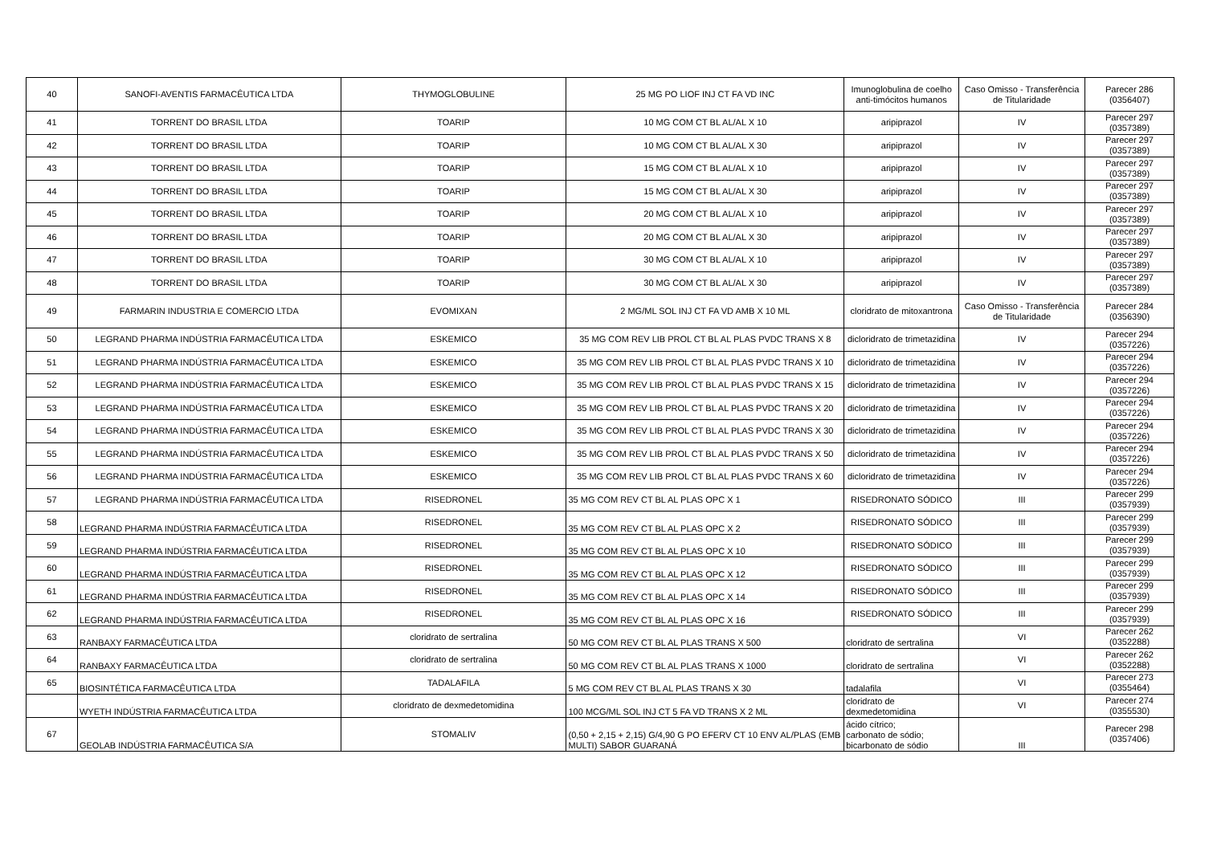| 40 | SANOFI-AVENTIS FARMACÊUTICA LTDA | THYMOGLOBULINE | 25 MG PO LIOF INJ CT FA VD INC | Imunoglobulina de coelho anti-timócitos humanos | Caso Omisso - Transferência de Titularidade | Parecer 286 (0356407) |
| 41 | TORRENT DO BRASIL LTDA | TOARIP | 10 MG COM CT BL AL/AL X 10 | aripiprazol | IV | Parecer 297 (0357389) |
| 42 | TORRENT DO BRASIL LTDA | TOARIP | 10 MG COM CT BL AL/AL X 30 | aripiprazol | IV | Parecer 297 (0357389) |
| 43 | TORRENT DO BRASIL LTDA | TOARIP | 15 MG COM CT BL AL/AL X 10 | aripiprazol | IV | Parecer 297 (0357389) |
| 44 | TORRENT DO BRASIL LTDA | TOARIP | 15 MG COM CT BL AL/AL X 30 | aripiprazol | IV | Parecer 297 (0357389) |
| 45 | TORRENT DO BRASIL LTDA | TOARIP | 20 MG COM CT BL AL/AL X 10 | aripiprazol | IV | Parecer 297 (0357389) |
| 46 | TORRENT DO BRASIL LTDA | TOARIP | 20 MG COM CT BL AL/AL X 30 | aripiprazol | IV | Parecer 297 (0357389) |
| 47 | TORRENT DO BRASIL LTDA | TOARIP | 30 MG COM CT BL AL/AL X 10 | aripiprazol | IV | Parecer 297 (0357389) |
| 48 | TORRENT DO BRASIL LTDA | TOARIP | 30 MG COM CT BL AL/AL X 30 | aripiprazol | IV | Parecer 297 (0357389) |
| 49 | FARMARIN INDUSTRIA E COMERCIO LTDA | EVOMIXAN | 2 MG/ML SOL INJ CT FA VD AMB X 10 ML | cloridrato de mitoxantrona | Caso Omisso - Transferência de Titularidade | Parecer 284 (0356390) |
| 50 | LEGRAND PHARMA INDÚSTRIA FARMACÊUTICA LTDA | ESKEMICO | 35 MG COM REV LIB PROL CT BL AL PLAS PVDC TRANS X 8 | dicloridrato de trimetazidina | IV | Parecer 294 (0357226) |
| 51 | LEGRAND PHARMA INDÚSTRIA FARMACÊUTICA LTDA | ESKEMICO | 35 MG COM REV LIB PROL CT BL AL PLAS PVDC TRANS X 10 | dicloridrato de trimetazidina | IV | Parecer 294 (0357226) |
| 52 | LEGRAND PHARMA INDÚSTRIA FARMACÊUTICA LTDA | ESKEMICO | 35 MG COM REV LIB PROL CT BL AL PLAS PVDC TRANS X 15 | dicloridrato de trimetazidina | IV | Parecer 294 (0357226) |
| 53 | LEGRAND PHARMA INDÚSTRIA FARMACÊUTICA LTDA | ESKEMICO | 35 MG COM REV LIB PROL CT BL AL PLAS PVDC TRANS X 20 | dicloridrato de trimetazidina | IV | Parecer 294 (0357226) |
| 54 | LEGRAND PHARMA INDÚSTRIA FARMACÊUTICA LTDA | ESKEMICO | 35 MG COM REV LIB PROL CT BL AL PLAS PVDC TRANS X 30 | dicloridrato de trimetazidina | IV | Parecer 294 (0357226) |
| 55 | LEGRAND PHARMA INDÚSTRIA FARMACÊUTICA LTDA | ESKEMICO | 35 MG COM REV LIB PROL CT BL AL PLAS PVDC TRANS X 50 | dicloridrato de trimetazidina | IV | Parecer 294 (0357226) |
| 56 | LEGRAND PHARMA INDÚSTRIA FARMACÊUTICA LTDA | ESKEMICO | 35 MG COM REV LIB PROL CT BL AL PLAS PVDC TRANS X 60 | dicloridrato de trimetazidina | IV | Parecer 294 (0357226) |
| 57 | LEGRAND PHARMA INDÚSTRIA FARMACÊUTICA LTDA | RISEDRONEL | 35 MG COM REV CT BL AL PLAS OPC X 1 | RISEDRONATO SÓDICO | III | Parecer 299 (0357939) |
| 58 | LEGRAND PHARMA INDÚSTRIA FARMACÊUTICA LTDA | RISEDRONEL | 35 MG COM REV CT BL AL PLAS OPC X 2 | RISEDRONATO SÓDICO | III | Parecer 299 (0357939) |
| 59 | LEGRAND PHARMA INDÚSTRIA FARMACÊUTICA LTDA | RISEDRONEL | 35 MG COM REV CT BL AL PLAS OPC X 10 | RISEDRONATO SÓDICO | III | Parecer 299 (0357939) |
| 60 | LEGRAND PHARMA INDÚSTRIA FARMACÊUTICA LTDA | RISEDRONEL | 35 MG COM REV CT BL AL PLAS OPC X 12 | RISEDRONATO SÓDICO | III | Parecer 299 (0357939) |
| 61 | LEGRAND PHARMA INDÚSTRIA FARMACÊUTICA LTDA | RISEDRONEL | 35 MG COM REV CT BL AL PLAS OPC X 14 | RISEDRONATO SÓDICO | III | Parecer 299 (0357939) |
| 62 | LEGRAND PHARMA INDÚSTRIA FARMACÊUTICA LTDA | RISEDRONEL | 35 MG COM REV CT BL AL PLAS OPC X 16 | RISEDRONATO SÓDICO | III | Parecer 299 (0357939) |
| 63 | RANBAXY FARMACÊUTICA LTDA | cloridrato de sertralina | 50 MG COM REV CT BL AL PLAS TRANS X 500 | cloridrato de sertralina | VI | Parecer 262 (0352288) |
| 64 | RANBAXY FARMACÊUTICA LTDA | cloridrato de sertralina | 50 MG COM REV CT BL AL PLAS TRANS X 1000 | cloridrato de sertralina | VI | Parecer 262 (0352288) |
| 65 | BIOSINTÉTICA FARMACÊUTICA LTDA | TADALAFILA | 5 MG COM REV CT BL AL PLAS TRANS X 30 | tadalafila | VI | Parecer 273 (0355464) |
| | WYETH INDÚSTRIA FARMACÊUTICA LTDA | cloridrato de dexmedetomidina | 100 MCG/ML SOL INJ CT 5 FA VD TRANS X 2 ML | cloridrato de dexmedetomidina | VI | Parecer 274 (0355530) |
| 67 | GEOLAB INDÚSTRIA FARMACÊUTICA S/A | STOMALIV | (0,50 + 2,15 + 2,15) G/4,90 G PO EFERV CT 10 ENV AL/PLAS (EMB MULTI) SABOR GUARANÁ | ácido cítrico; carbonato de sódio; bicarbonato de sódio | III | Parecer 298 (0357406) |